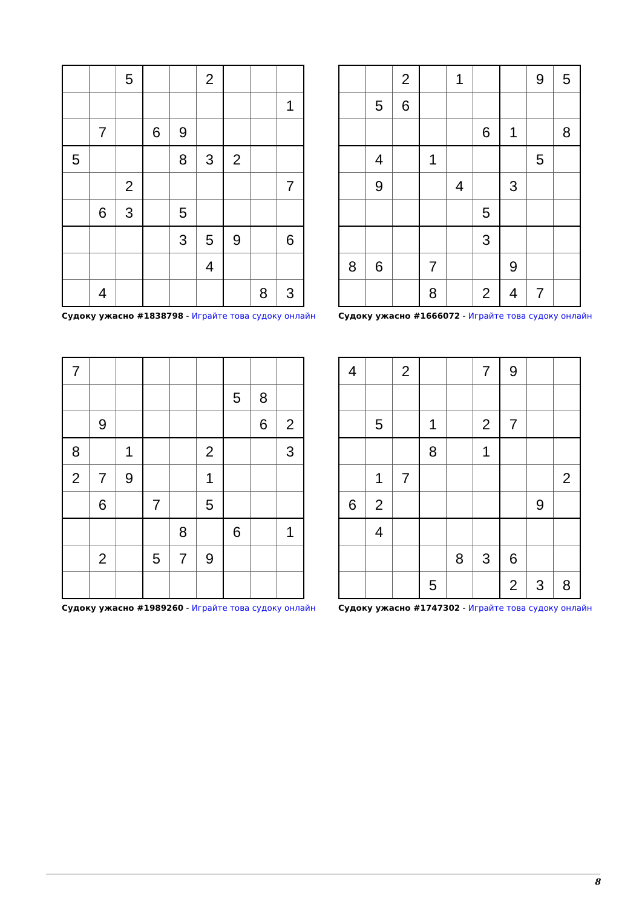| | | 5 | | | 2 | | | |
| | | | | | | | | 1 |
| | 7 | | 6 | 9 | | | | |
| 5 | | | | 8 | 3 | 2 | | |
| | | 2 | | | | | | 7 |
| | 6 | 3 | | 5 | | | | |
| | | | | 3 | 5 | 9 | | 6 |
| | | | | | 4 | | | |
| | 4 | | | | | | 8 | 3 |
Судоку ужасно #1838798 - Играйте това судоку онлайн
| | | 2 | | 1 | | | 9 | 5 |
| | 5 | 6 | | | | | | |
| | | | | | 6 | 1 | | 8 |
| | 4 | | 1 | | | | 5 | |
| | 9 | | | 4 | | 3 | | |
| | | | | | 5 | | | |
| | | | | | 3 | | | |
| 8 | 6 | | 7 | | | 9 | | |
| | | | 8 | | 2 | 4 | 7 | |
Судоку ужасно #1666072 - Играйте това судоку онлайн
| 7 | | | | | | | | |
| | | | | | | 5 | 8 | |
| | 9 | | | | | | 6 | 2 |
| 8 | | 1 | | | 2 | | | 3 |
| 2 | 7 | 9 | | | 1 | | | |
| | 6 | | 7 | | 5 | | | |
| | | | | 8 | | 6 | | 1 |
| | 2 | | 5 | 7 | 9 | | | |
Судоку ужасно #1989260 - Играйте това судоку онлайн
| 4 | | 2 | | | 7 | 9 | | |
| | 5 | | 1 | | 2 | 7 | | |
| | | | 8 | | 1 | | | |
| | 1 | 7 | | | | | | 2 |
| 6 | 2 | | | | | | 9 | |
| | 4 | | | | | | | |
| | | | | 8 | 3 | 6 | | |
| | | | 5 | | | 2 | 3 | 8 |
Судоку ужасно #1747302 - Играйте това судоку онлайн
8